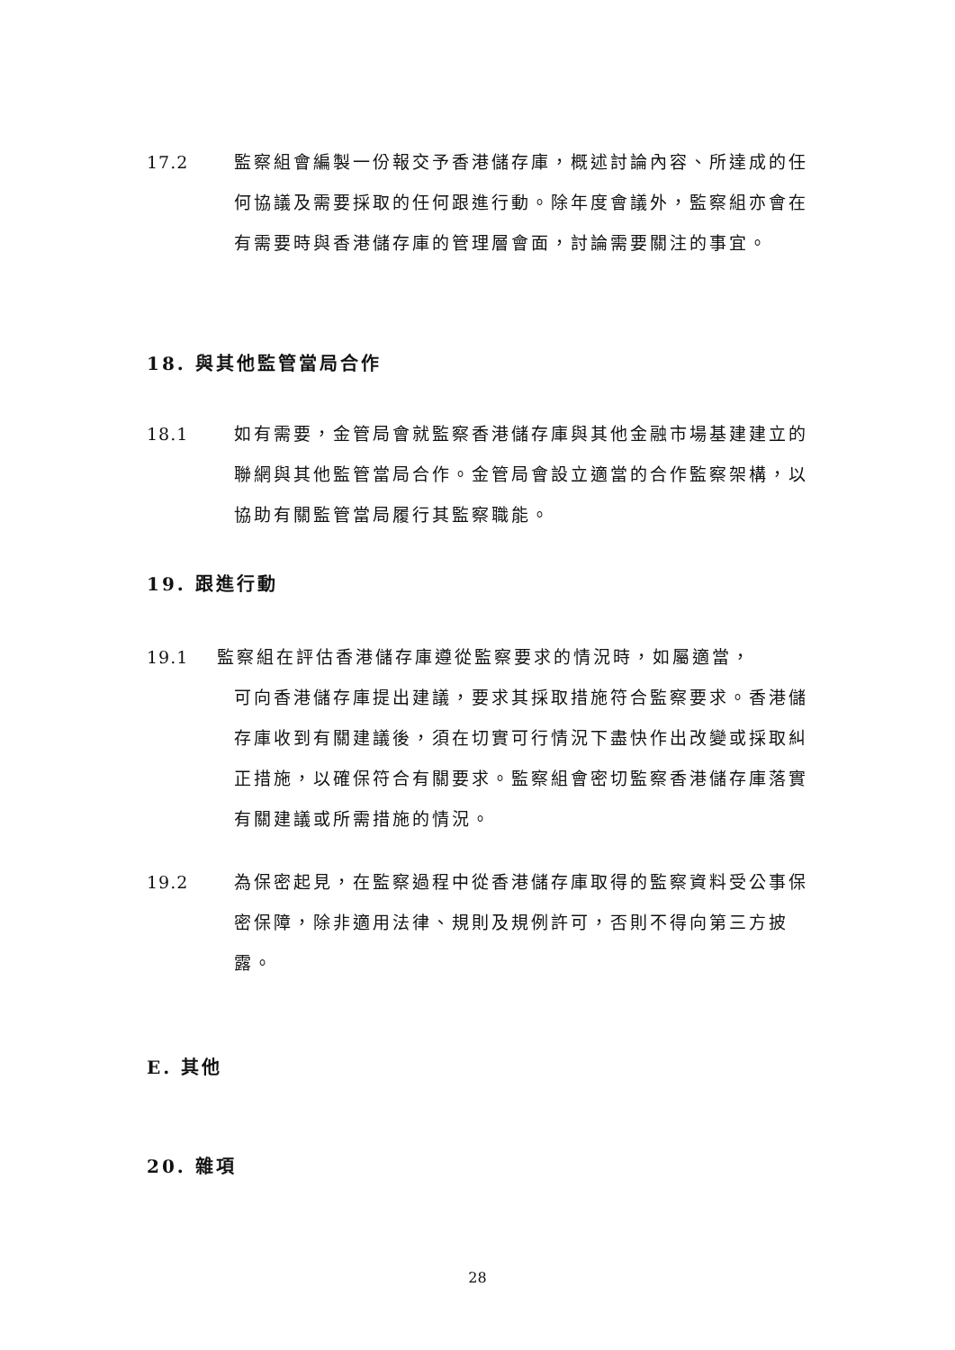17.2 監察組會編製一份報交予香港儲存庫，概述討論內容、所達成的任何協議及需要採取的任何跟進行動。除年度會議外，監察組亦會在有需要時與香港儲存庫的管理層會面，討論需要關注的事宜。
18. 與其他監管當局合作
18.1 如有需要，金管局會就監察香港儲存庫與其他金融市場基建建立的聯網與其他監管當局合作。金管局會設立適當的合作監察架構，以協助有關監管當局履行其監察職能。
19. 跟進行動
19.1 監察組在評估香港儲存庫遵從監察要求的情況時，如屬適當，
可向香港儲存庫提出建議，要求其採取措施符合監察要求。香港儲存庫收到有關建議後，須在切實可行情況下盡快作出改變或採取糾正措施，以確保符合有關要求。監察組會密切監察香港儲存庫落實有關建議或所需措施的情況。
19.2 為保密起見，在監察過程中從香港儲存庫取得的監察資料受公事保密保障，除非適用法律、規則及規例許可，否則不得向第三方披露。
E. 其他
20. 雜項
28